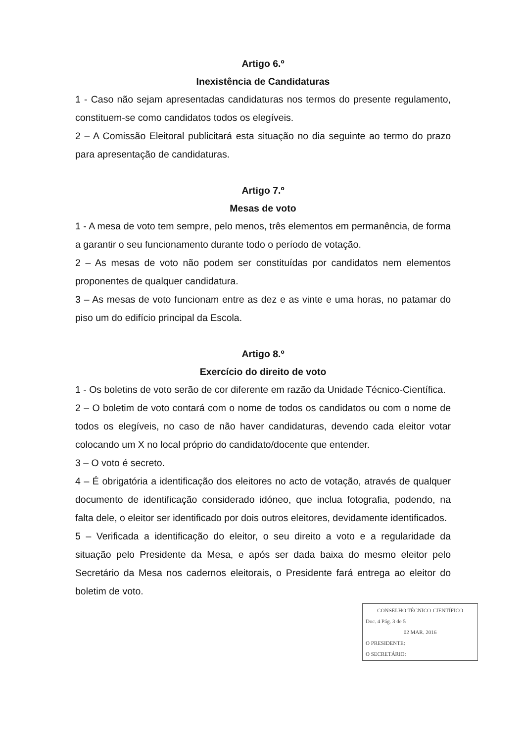Artigo 6.º
Inexistência de Candidaturas
1 - Caso não sejam apresentadas candidaturas nos termos do presente regulamento, constituem-se como candidatos todos os elegíveis.
2 – A Comissão Eleitoral publicitará esta situação no dia seguinte ao termo do prazo para apresentação de candidaturas.
Artigo 7.º
Mesas de voto
1 - A mesa de voto tem sempre, pelo menos, três elementos em permanência, de forma a garantir o seu funcionamento durante todo o período de votação.
2 – As mesas de voto não podem ser constituídas por candidatos nem elementos proponentes de qualquer candidatura.
3 – As mesas de voto funcionam entre as dez e as vinte e uma horas, no patamar do piso um do edifício principal da Escola.
Artigo 8.º
Exercício do direito de voto
1 - Os boletins de voto serão de cor diferente em razão da Unidade Técnico-Científica.
2 – O boletim de voto contará com o nome de todos os candidatos ou com o nome de todos os elegíveis, no caso de não haver candidaturas, devendo cada eleitor votar colocando um X no local próprio do candidato/docente que entender.
3 – O voto é secreto.
4 – É obrigatória a identificação dos eleitores no acto de votação, através de qualquer documento de identificação considerado idóneo, que inclua fotografia, podendo, na falta dele, o eleitor ser identificado por dois outros eleitores, devidamente identificados.
5 – Verificada a identificação do eleitor, o seu direito a voto e a regularidade da situação pelo Presidente da Mesa, e após ser dada baixa do mesmo eleitor pelo Secretário da Mesa nos cadernos eleitorais, o Presidente fará entrega ao eleitor do boletim de voto.
CONSELHO TÉCNICO-CIENTÍFICO
Doc. 4 Pág. 3 de 5
02 MAR. 2016
O PRESIDENTE:
O SECRETÁRIO: